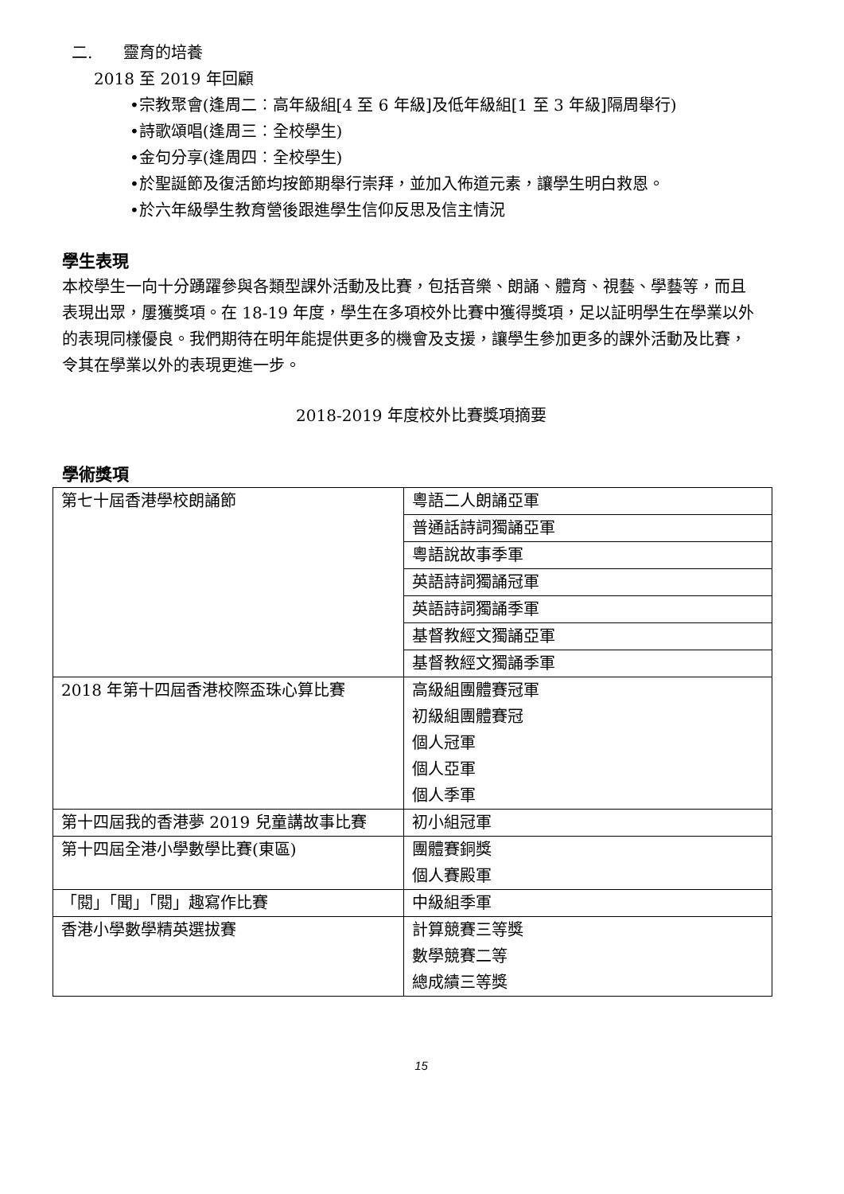二. 靈育的培養
2018 至 2019 年回顧
•宗教聚會(逢周二︰高年級組[4 至 6 年級]及低年級組[1 至 3 年級]隔周舉行)
•詩歌頌唱(逢周三︰全校學生)
•金句分享(逢周四︰全校學生)
•於聖誕節及復活節均按節期舉行崇拜，並加入佈道元素，讓學生明白救恩。
•於六年級學生教育營後跟進學生信仰反思及信主情況
學生表現
本校學生一向十分踴躍參與各類型課外活動及比賽，包括音樂、朗誦、體育、視藝、學藝等，而且
表現出眾，屢獲獎項。在 18-19 年度，學生在多項校外比賽中獲得獎項，足以証明學生在學業以外
的表現同樣優良。我們期待在明年能提供更多的機會及支援，讓學生參加更多的課外活動及比賽，
令其在學業以外的表現更進一步。
2018-2019 年度校外比賽獎項摘要
學術獎項
| 第七十屆香港學校朗誦節 | 粵語二人朗誦亞軍 |
| | 普通話詩詞獨誦亞軍 |
| | 粵語說故事季軍 |
| | 英語詩詞獨誦冠軍 |
| | 英語詩詞獨誦季軍 |
| | 基督教經文獨誦亞軍 |
| | 基督教經文獨誦季軍 |
| 2018 年第十四屆香港校際盃珠心算比賽 | 高級組團體賽冠軍 初級組團體賽冠 個人冠軍 個人亞軍 個人季軍 |
| 第十四屆我的香港夢 2019 兒童講故事比賽 | 初小組冠軍 |
| 第十四屆全港小學數學比賽(東區) | 團體賽銅獎 個人賽殿軍 |
| 「閱」「聞」「閱」趣寫作比賽 | 中級組季軍 |
| 香港小學數學精英選拔賽 | 計算競賽三等獎 數學競賽二等 總成績三等獎 |
15